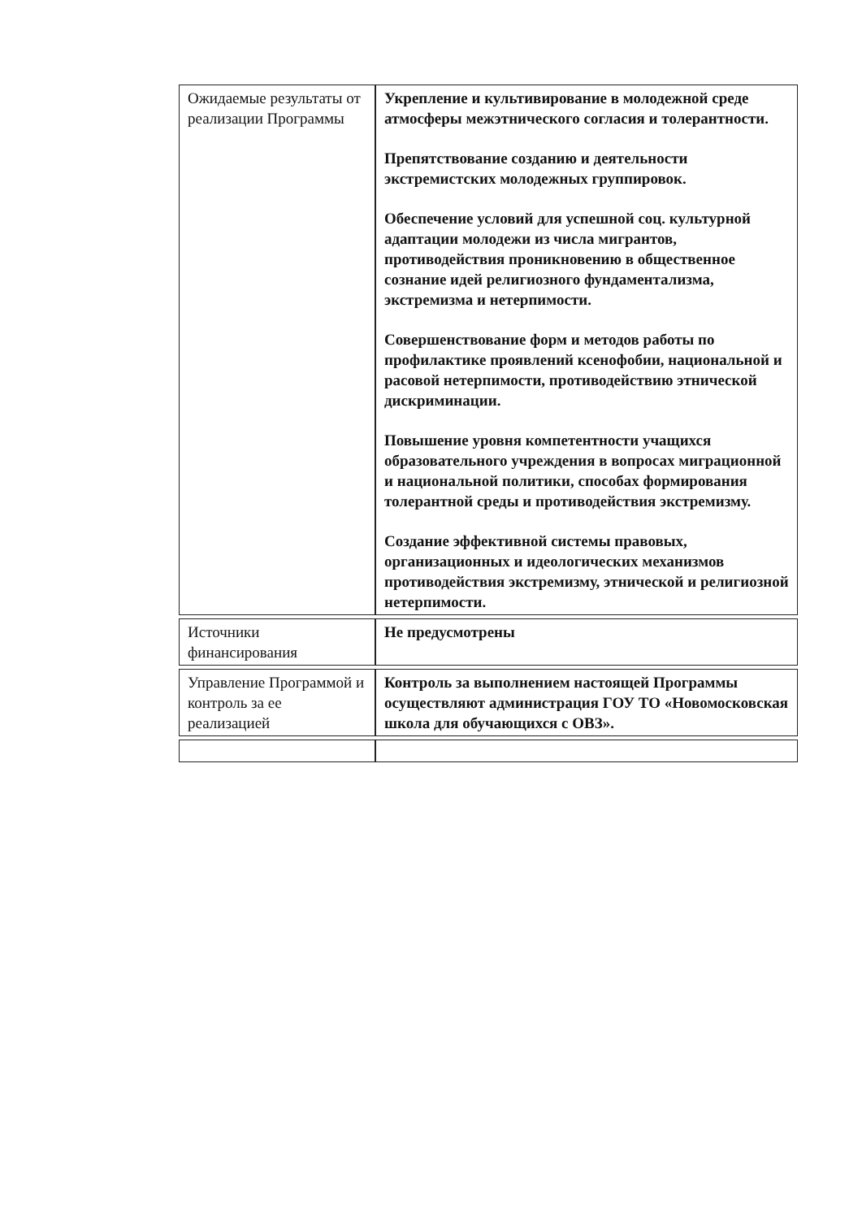| Ожидаемые результаты от реализации Программы | Укрепление и культивирование в молодежной среде атмосферы межэтнического согласия и толерантности. Препятствование созданию и деятельности экстремистских молодежных группировок. Обеспечение условий для успешной соц. культурной адаптации молодежи из числа мигрантов, противодействия проникновению в общественное сознание идей религиозного фундаментализма, экстремизма и нетерпимости. Совершенствование форм и методов работы по профилактике проявлений ксенофобии, национальной и расовой нетерпимости, противодействию этнической дискриминации. Повышение уровня компетентности учащихся образовательного учреждения в вопросах миграционной и национальной политики, способах формирования толерантной среды и противодействия экстремизму. Создание эффективной системы правовых, организационных и идеологических механизмов противодействия экстремизму, этнической и религиозной нетерпимости. |
| Источники финансирования | Не предусмотрены |
| Управление Программой и контроль за ее реализацией | Контроль за выполнением настоящей Программы осуществляют администрация ГОУ ТО «Новомосковская школа для обучающихся с ОВЗ». |